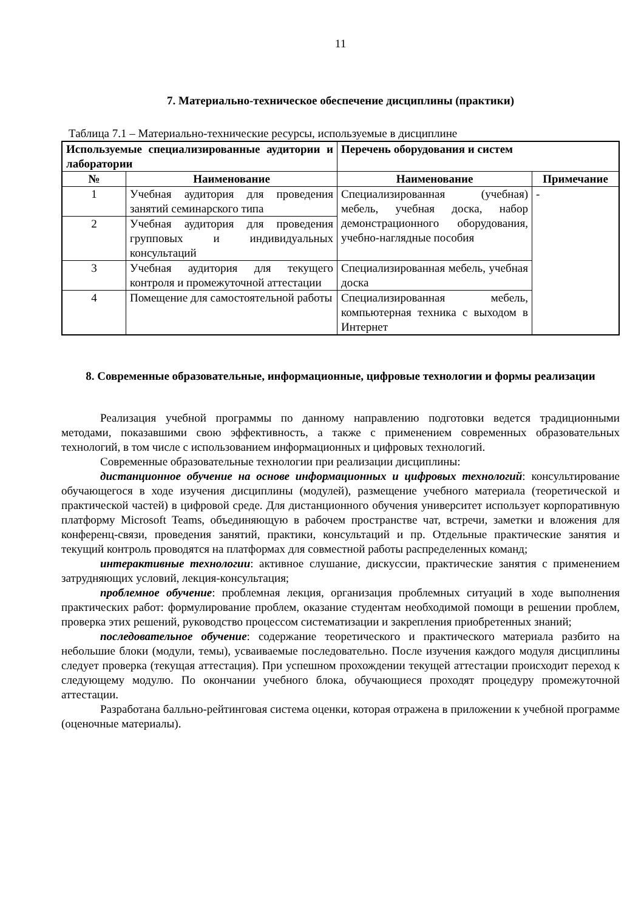11
7. Материально-техническое обеспечение дисциплины (практики)
Таблица 7.1 – Материально-технические ресурсы, используемые в дисциплине
| Используемые специализированные аудитории и лаборатории | | Перечень оборудования и систем | |
| --- | --- | --- | --- |
| № | Наименование | Наименование | Примечание |
| 1 | Учебная аудитория для проведения занятий семинарского типа | Специализированная (учебная) мебель, учебная доска, набор демонстрационного оборудования, учебно-наглядные пособия | - |
| 2 | Учебная аудитория для проведения групповых и индивидуальных консультаций | | |
| 3 | Учебная аудитория для текущего контроля и промежуточной аттестации | Специализированная мебель, учебная доска | |
| 4 | Помещение для самостоятельной работы | Специализированная мебель, компьютерная техника с выходом в Интернет | |
8. Современные образовательные, информационные, цифровые технологии и формы реализации
Реализация учебной программы по данному направлению подготовки ведется традиционными методами, показавшими свою эффективность, а также с применением современных образовательных технологий, в том числе с использованием информационных и цифровых технологий.
Современные образовательные технологии при реализации дисциплины:
дистанционное обучение на основе информационных и цифровых технологий: консультирование обучающегося в ходе изучения дисциплины (модулей), размещение учебного материала (теоретической и практической частей) в цифровой среде. Для дистанционного обучения университет использует корпоративную платформу Microsoft Teams, объединяющую в рабочем пространстве чат, встречи, заметки и вложения для конференц-связи, проведения занятий, практики, консультаций и пр. Отдельные практические занятия и текущий контроль проводятся на платформах для совместной работы распределенных команд;
интерактивные технологии: активное слушание, дискуссии, практические занятия с применением затрудняющих условий, лекция-консультация;
проблемное обучение: проблемная лекция, организация проблемных ситуаций в ходе выполнения практических работ: формулирование проблем, оказание студентам необходимой помощи в решении проблем, проверка этих решений, руководство процессом систематизации и закрепления приобретенных знаний;
последовательное обучение: содержание теоретического и практического материала разбито на небольшие блоки (модули, темы), усваиваемые последовательно. После изучения каждого модуля дисциплины следует проверка (текущая аттестация). При успешном прохождении текущей аттестации происходит переход к следующему модулю. По окончании учебного блока, обучающиеся проходят процедуру промежуточной аттестации.
Разработана балльно-рейтинговая система оценки, которая отражена в приложении к учебной программе (оценочные материалы).